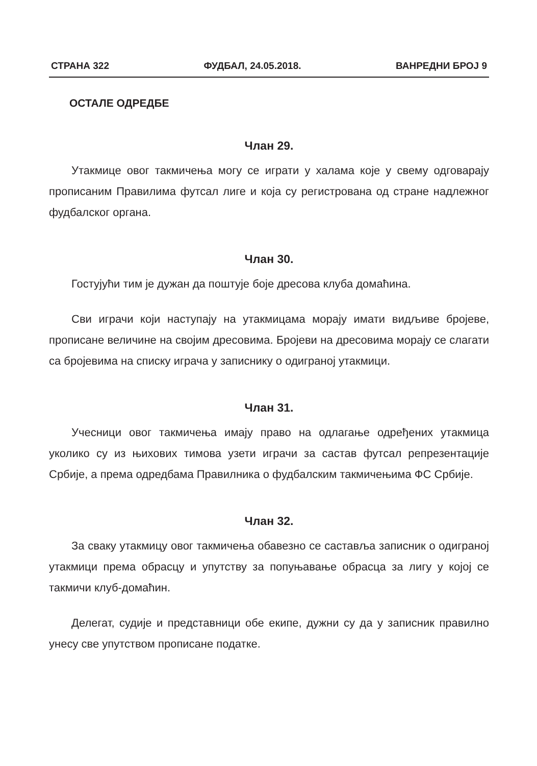СТРАНА 322 ФУДБАЛ, 24.05.2018. ВАНРЕДНИ БРОЈ 9
ОСТАЛЕ ОДРЕДБЕ
Члан 29.
Утакмице овог такмичења могу се играти у халама које у свему одговарају прописаним Правилима футсал лиге и која су регистрована од стране надлежног фудбалског органа.
Члан 30.
Гостујући тим је дужан да поштује боје дресова клуба домаћина.
Сви играчи који наступају на утакмицама морају имати видљиве бројеве, прописане величине на својим дресовима. Бројеви на дресовима морају се слагати са бројевима на списку играча у записнику о одиграној утакмици.
Члан 31.
Учесници овог такмичења имају право на одлагање одређених утакмица уколико су из њихових тимова узети играчи за састав футсал репрезентације Србије, а према одредбама Правилника о фудбалским такмичењима ФС Србије.
Члан 32.
За сваку утакмицу овог такмичења обавезно се саставља записник о одиграној утакмици према обрасцу и упутству за попуњавање обрасца за лигу у којој се такмичи клуб-домаћин.
Делегат, судије и представници обе екипе, дужни су да у записник правилно унесу све упутством прописане податке.